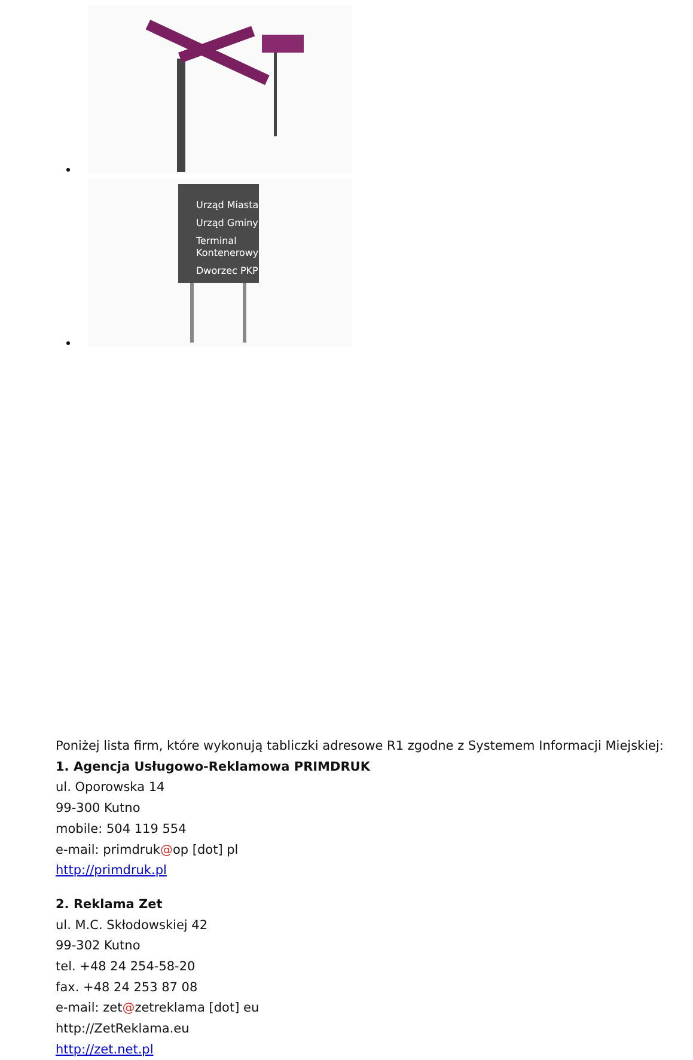Urząd Miasta
Urząd Gminy
Terminal
Kontenerowy
Dworzec PKP
Poniżej lista firm, które wykonują tabliczki adresowe R1 zgodne z Systemem Informacji Miejskiej:
1. Agencja Usługowo-Reklamowa PRIMDRUK
ul. Oporowska 14
99-300 Kutno
mobile: 504 119 554
e-mail: primdruk@op [dot] pl
http://primdruk.pl
2. Reklama Zet
ul. M.C. Skłodowskiej 42
99-302 Kutno
tel. +48 24 254-58-20
fax. +48 24 253 87 08
e-mail: zet@zetreklama [dot] eu
http://ZetReklama.eu
http://zet.net.pl